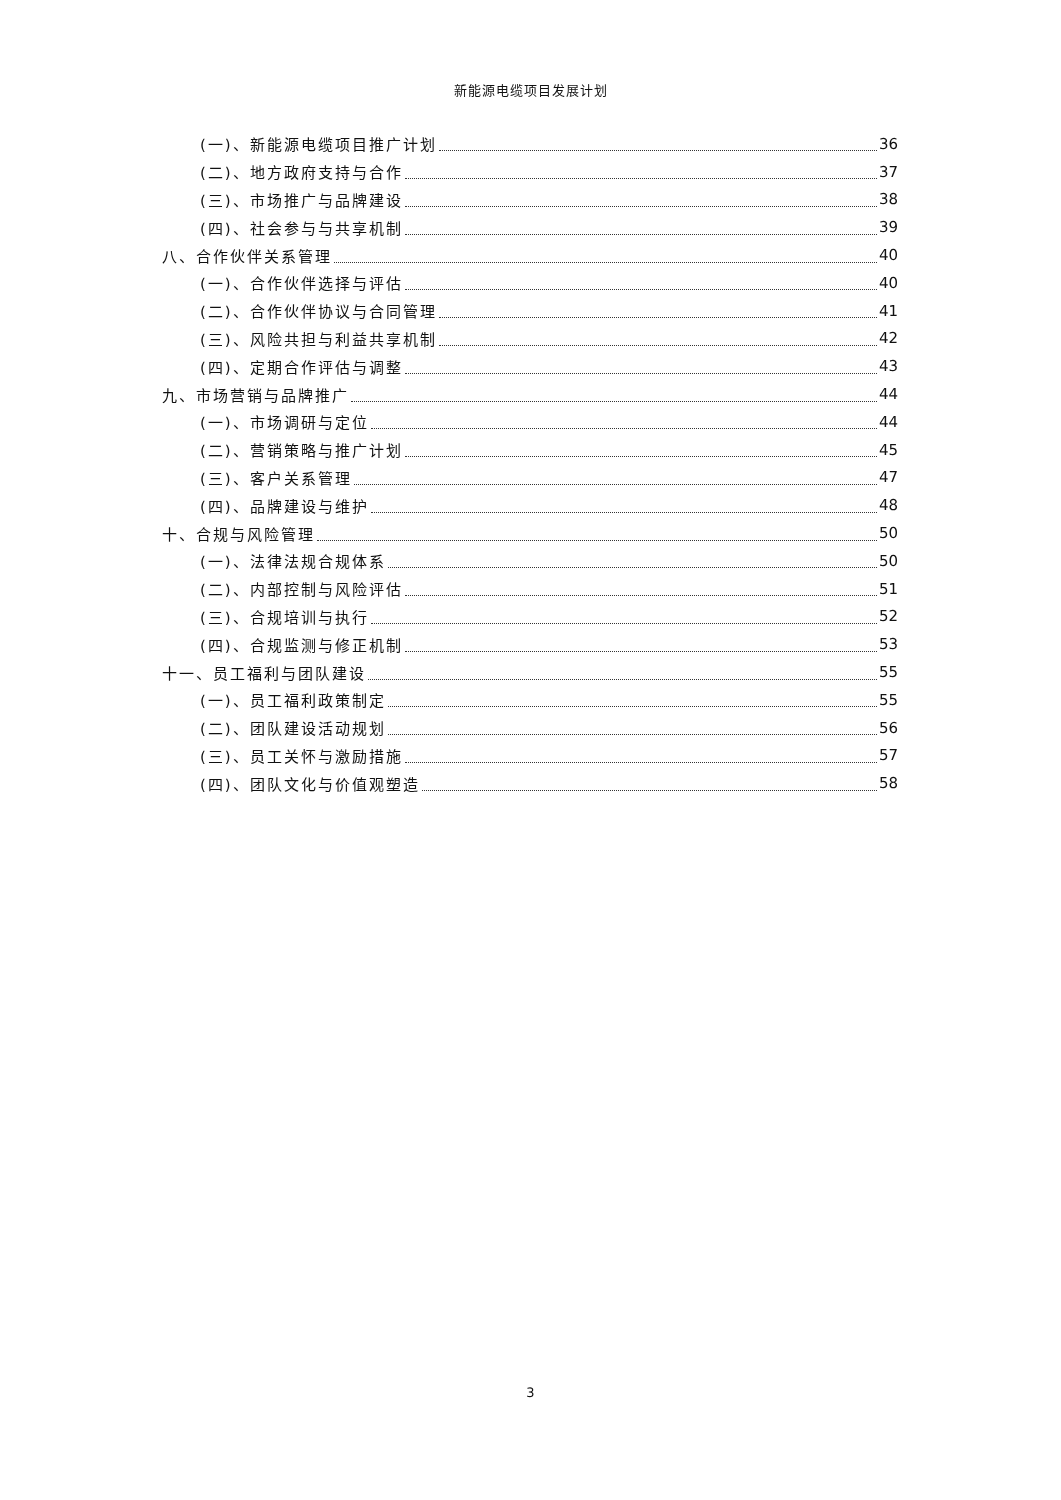新能源电缆项目发展计划
(一)、新能源电缆项目推广计划 36
(二)、地方政府支持与合作 37
(三)、市场推广与品牌建设 38
(四)、社会参与与共享机制 39
八、合作伙伴关系管理 40
(一)、合作伙伴选择与评估 40
(二)、合作伙伴协议与合同管理 41
(三)、风险共担与利益共享机制 42
(四)、定期合作评估与调整 43
九、市场营销与品牌推广 44
(一)、市场调研与定位 44
(二)、营销策略与推广计划 45
(三)、客户关系管理 47
(四)、品牌建设与维护 48
十、合规与风险管理 50
(一)、法律法规合规体系 50
(二)、内部控制与风险评估 51
(三)、合规培训与执行 52
(四)、合规监测与修正机制 53
十一、员工福利与团队建设 55
(一)、员工福利政策制定 55
(二)、团队建设活动规划 56
(三)、员工关怀与激励措施 57
(四)、团队文化与价值观塑造 58
3